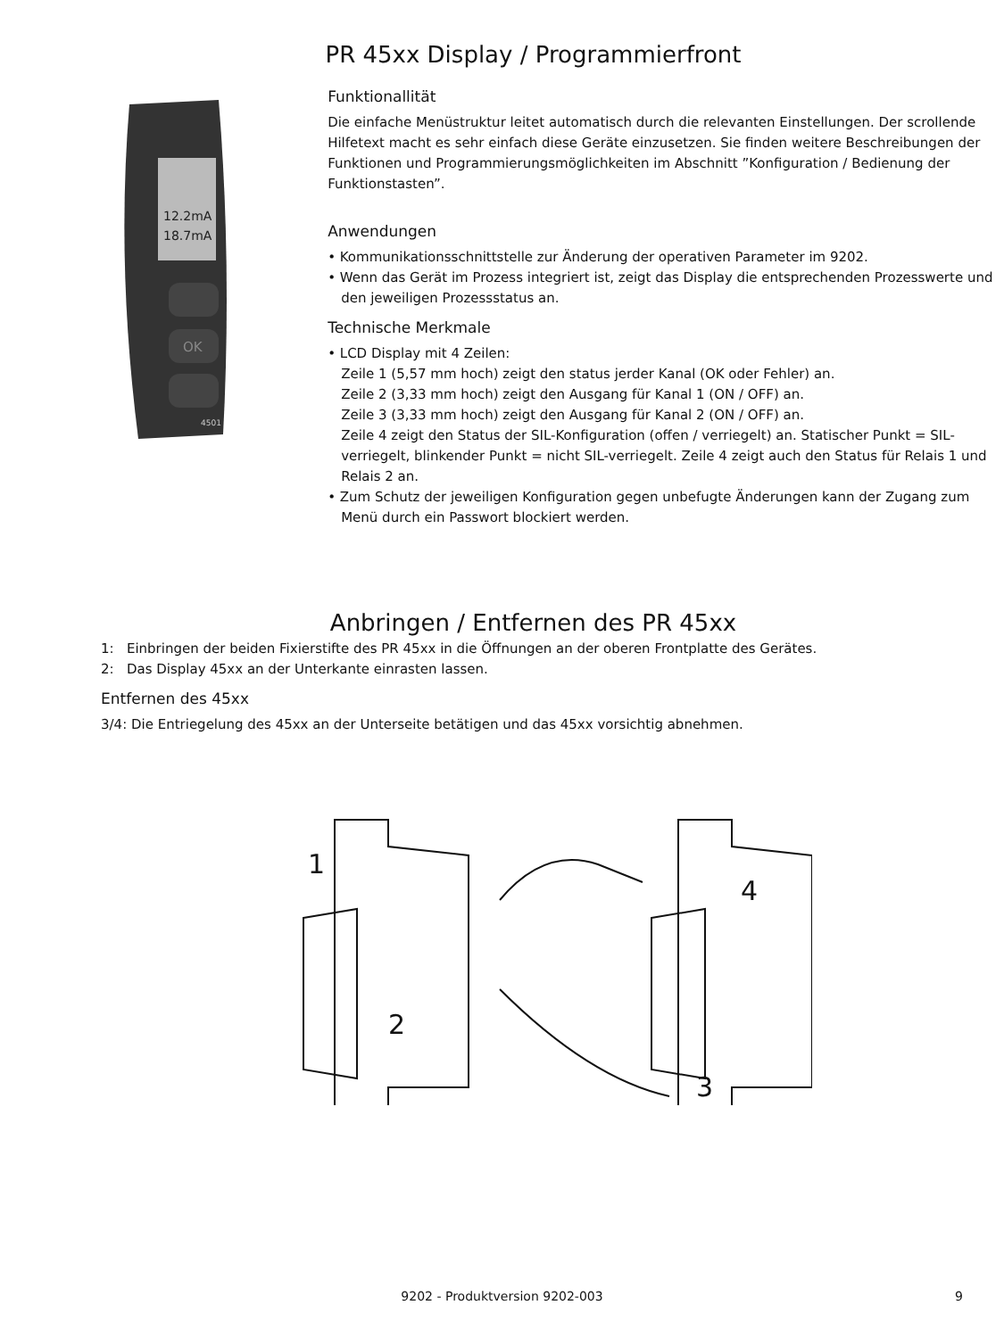PR 45xx Display / Programmierfront
12.2mA
18.7mA
OK
4501
Funktionallität
Die einfache Menüstruktur leitet automatisch durch die relevanten Einstellungen. Der scrollende Hilfetext macht es sehr einfach diese Geräte einzusetzen. Sie finden weitere Beschreibungen der Funktionen und Programmierungsmöglichkeiten im Abschnitt ”Konfiguration / Bedienung der Funktionstasten”.
Anwendungen
• Kommunikationsschnittstelle zur Änderung der operativen Parameter im 9202.
• Wenn das Gerät im Prozess integriert ist, zeigt das Display die entsprechenden Prozesswerte und den jeweiligen Prozessstatus an.
Technische Merkmale
• LCD Display mit 4 Zeilen:
Zeile 1 (5,57 mm hoch) zeigt den status jerder Kanal (OK oder Fehler) an.
Zeile 2 (3,33 mm hoch) zeigt den Ausgang für Kanal 1 (ON / OFF) an.
Zeile 3 (3,33 mm hoch) zeigt den Ausgang für Kanal 2 (ON / OFF) an.
Zeile 4 zeigt den Status der SIL-Konfiguration (offen / verriegelt) an. Statischer Punkt = SIL-verriegelt, blinkender Punkt = nicht SIL-verriegelt. Zeile 4 zeigt auch den Status für Relais 1 und Relais 2 an.
• Zum Schutz der jeweiligen Konfiguration gegen unbefugte Änderungen kann der Zugang zum Menü durch ein Passwort blockiert werden.
Anbringen / Entfernen des PR 45xx
1: Einbringen der beiden Fixierstifte des PR 45xx in die Öffnungen an der oberen Frontplatte des Gerätes.
2: Das Display 45xx an der Unterkante einrasten lassen.
Entfernen des 45xx
3/4: Die Entriegelung des 45xx an der Unterseite betätigen und das 45xx vorsichtig abnehmen.
1
2
4
3
9202 - Produktversion 9202-003 9